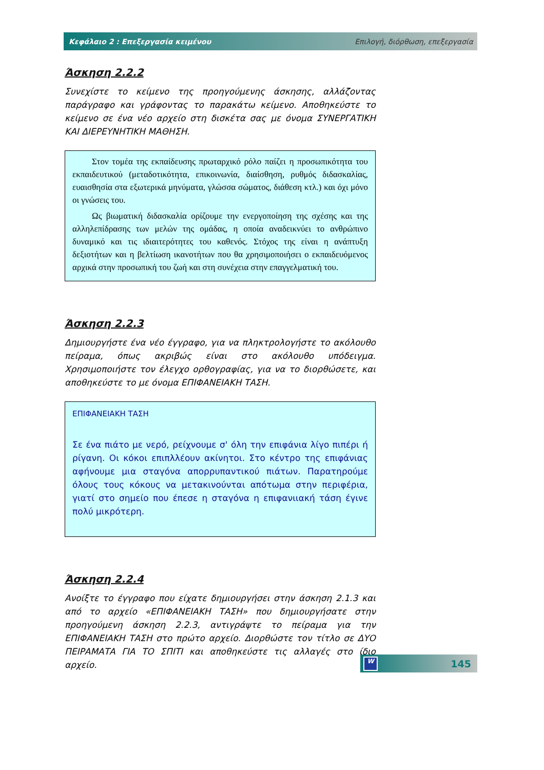Κεφάλαιο 2 : Επεξεργασία κειμένου Επιλογή, διόρθωση, επεξεργασία
Άσκηση 2.2.2
Συνεχίστε το κείμενο της προηγούμενης άσκησης, αλλάζοντας παράγραφο και γράφοντας το παρακάτω κείμενο. Αποθηκεύστε το κείμενο σε ένα νέο αρχείο στη δισκέτα σας με όνομα ΣΥΝΕΡΓΑΤΙΚΗ ΚΑΙ ΔΙΕΡΕΥΝΗΤΙΚΗ ΜΑΘΗΣΗ.
Στον τομέα της εκπαίδευσης πρωταρχικό ρόλο παίζει η προσωπικότητα του εκπαιδευτικού (μεταδοτικότητα, επικοινωνία, διαίσθηση, ρυθμός διδασκαλίας, ευαισθησία στα εξωτερικά μηνύματα, γλώσσα σώματος, διάθεση κτλ.) και όχι μόνο οι γνώσεις του.
Ως βιωματική διδασκαλία ορίζουμε την ενεργοποίηση της σχέσης και της αλληλεπίδρασης των μελών της ομάδας, η οποία αναδεικνύει το ανθρώπινο δυναμικό και τις ιδιαιτερότητες του καθενός. Στόχος της είναι η ανάπτυξη δεξιοτήτων και η βελτίωση ικανοτήτων που θα χρησιμοποιήσει ο εκπαιδευόμενος αρχικά στην προσωπική του ζωή και στη συνέχεια στην επαγγελματική του.
Άσκηση 2.2.3
Δημιουργήστε ένα νέο έγγραφο, για να πληκτρολογήστε το ακόλουθο πείραμα, όπως ακριβώς είναι στο ακόλουθο υπόδειγμα. Χρησιμοποιήστε τον έλεγχο ορθογραφίας, για να το διορθώσετε, και αποθηκεύστε το με όνομα ΕΠΙΦΑΝΕΙΑΚΗ ΤΑΣΗ.
ΕΠΙΦΑΝΕΙΑΚΗ ΤΑΣΗ
Σε ένα πιάτο με νερό, ρείχνουμε σ' όλη την επιφάνια λίγο πιπέρι ή ρίγανη. Οι κόκοι επιπλλέουν ακίνητοι. Στο κέντρο της επιφάνιας αφήνουμε μια σταγόνα απορρυπαντικού πιάτων. Παρατηρούμε όλους τους κόκους να μετακινούνται απότωμα στην περιφέρια, γιατί στο σημείο που έπεσε η σταγόνα η επιφανιιακή τάση έγινε πολύ μικρότερη.
Άσκηση 2.2.4
Ανοίξτε το έγγραφο που είχατε δημιουργήσει στην άσκηση 2.1.3 και από το αρχείο «ΕΠΙΦΑΝΕΙΑΚΗ ΤΑΣΗ» που δημιουργήσατε στην προηγούμενη άσκηση 2.2.3, αντιγράψτε το πείραμα για την ΕΠΙΦΑΝΕΙΑΚΗ ΤΑΣΗ στο πρώτο αρχείο. Διορθώστε τον τίτλο σε ΔΥΟ ΠΕΙΡΑΜΑΤΑ ΓΙΑ ΤΟ ΣΠΙΤΙ και αποθηκεύστε τις αλλαγές στο ίδιο αρχείο.
W 145